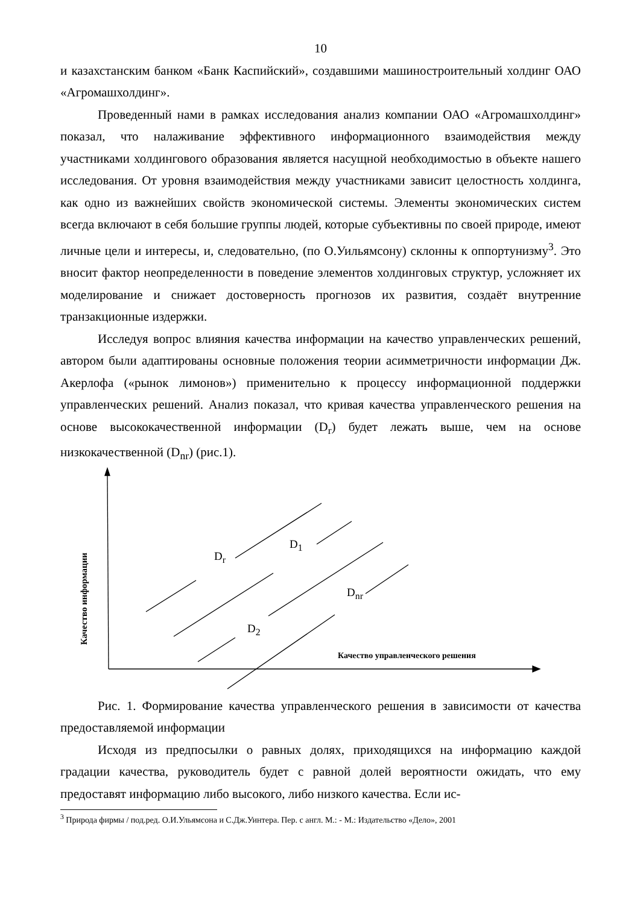10
и казахстанским банком «Банк Каспийский», создавшими машиностроительный холдинг ОАО «Агромашхолдинг».
Проведенный нами в рамках исследования анализ компании ОАО «Агромашхолдинг» показал, что налаживание эффективного информационного взаимодействия между участниками холдингового образования является насущной необходимостью в объекте нашего исследования. От уровня взаимодействия между участниками зависит целостность холдинга, как одно из важнейших свойств экономической системы. Элементы экономических систем всегда включают в себя большие группы людей, которые субъективны по своей природе, имеют личные цели и интересы, и, следовательно, (по О.Уильямсону) склонны к оппортунизму<sup>3</sup>. Это вносит фактор неопределенности в поведение элементов холдинговых структур, усложняет их моделирование и снижает достоверность прогнозов их развития, создаёт внутренние транзакционные издержки.
Исследуя вопрос влияния качества информации на качество управленческих решений, автором были адаптированы основные положения теории асимметричности информации Дж. Акерлофа («рынок лимонов») применительно к процессу информационной поддержки управленческих решений. Анализ показал, что кривая качества управленческого решения на основе высококачественной информации (D<sub>r</sub>) будет лежать выше, чем на основе низкокачественной (D<sub>nr</sub>) (рис.1).
Качество информации
D<sub>r</sub>
D<sub>1</sub>
D<sub>nr</sub>
D<sub>2</sub>
Качество управленческого решения
Рис. 1. Формирование качества управленческого решения в зависимости от качества предоставляемой информации
Исходя из предпосылки о равных долях, приходящихся на информацию каждой градации качества, руководитель будет с равной долей вероятности ожидать, что ему предоставят информацию либо высокого, либо низкого качества. Если ис-
<sup>3</sup> Природа фирмы / под.ред. О.И.Ульямсона и С.Дж.Уинтера. Пер. с англ. М.: - М.: Издательство «Дело», 2001